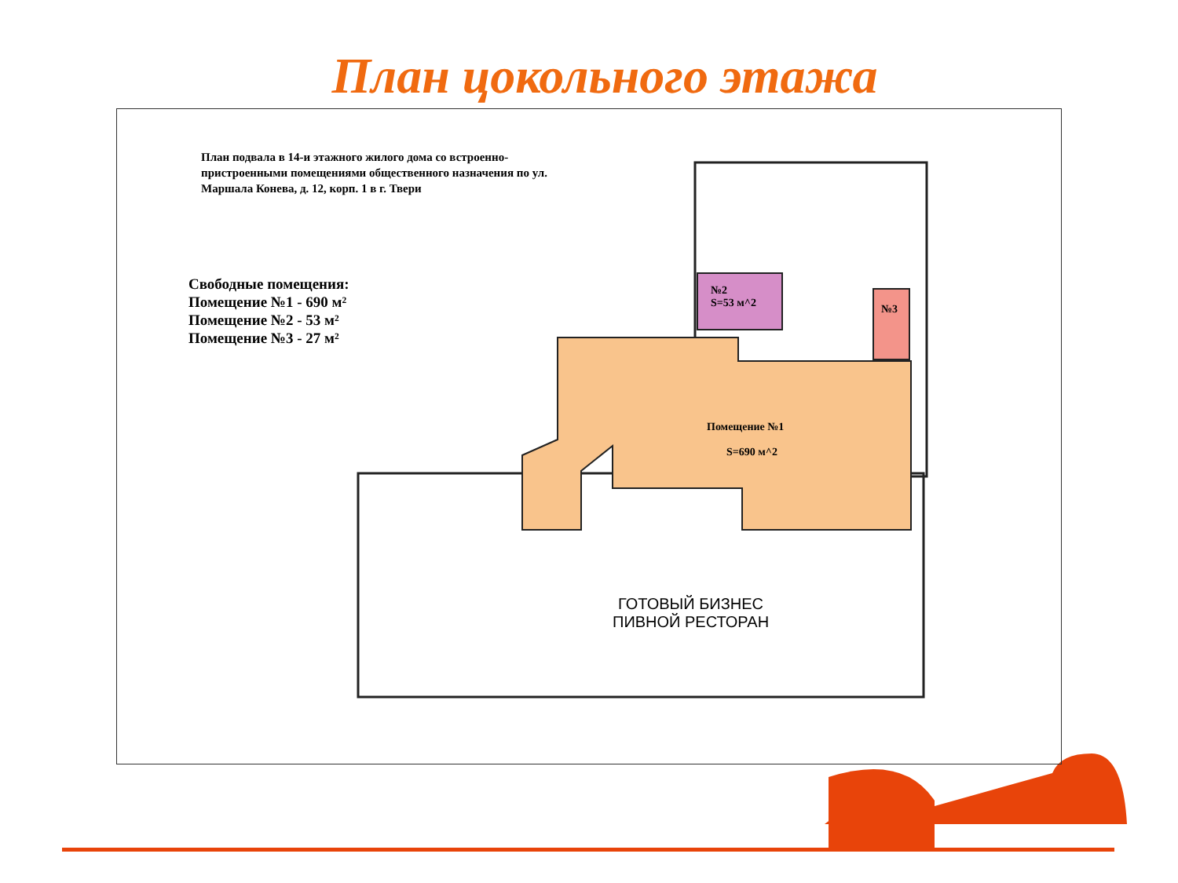План цокольного этажа
План подвала в 14-и этажного жилого дома со встроенно-пристроенными помещениями общественного назначения по ул. Маршала Конева, д. 12, корп. 1 в г. Твери
Свободные помещения:
Помещение №1 - 690 м²
Помещение №2 - 53 м²
Помещение №3 - 27 м²
№2
S=53 м^2
№3
Помещение №1
S=690 м^2
ГОТОВЫЙ БИЗНЕС
ПИВНОЙ РЕСТОРАН